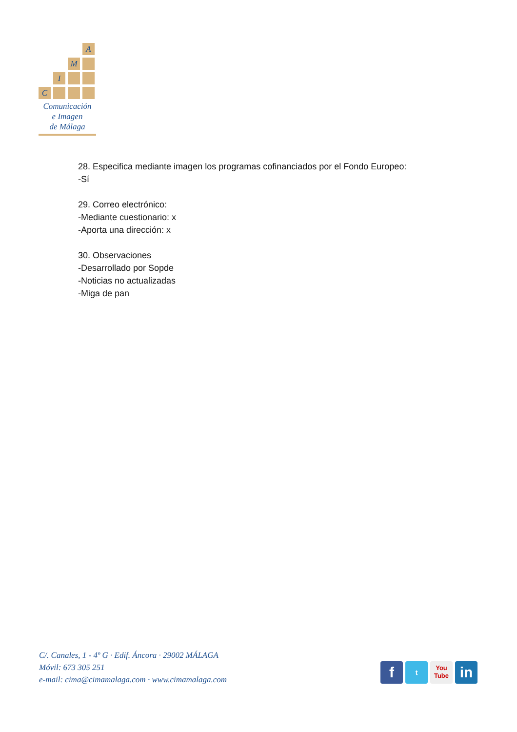A
M
I
C
Comunicación
e Imagen
de Málaga
28. Especifica mediante imagen los programas cofinanciados por el Fondo Europeo:
-Sí
29. Correo electrónico:
-Mediante cuestionario: x
-Aporta una dirección: x
30. Observaciones
-Desarrollado por Sopde
-Noticias no actualizadas
-Miga de pan
C/. Canales, 1 - 4º G · Edif. Áncora · 29002 MÁLAGA
Móvil: 673 305 251
e-mail: cima@cimamalaga.com · www.cimamalaga.com
f
t
You
Tube
in